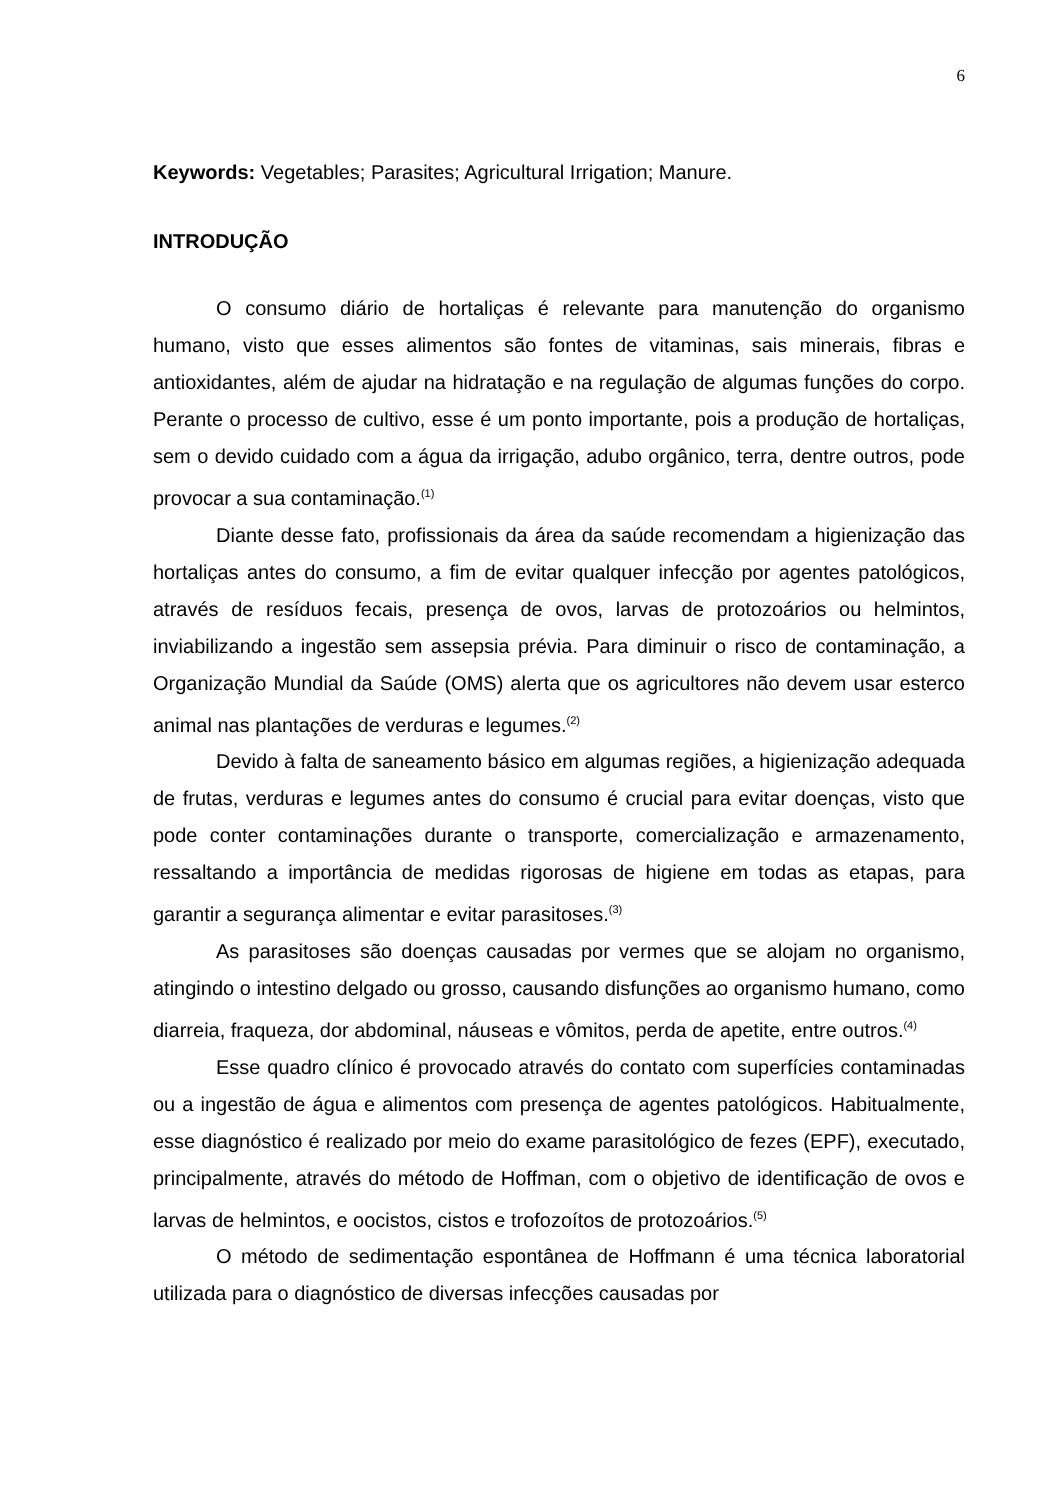6
Keywords: Vegetables; Parasites; Agricultural Irrigation; Manure.
INTRODUÇÃO
O consumo diário de hortaliças é relevante para manutenção do organismo humano, visto que esses alimentos são fontes de vitaminas, sais minerais, fibras e antioxidantes, além de ajudar na hidratação e na regulação de algumas funções do corpo. Perante o processo de cultivo, esse é um ponto importante, pois a produção de hortaliças, sem o devido cuidado com a água da irrigação, adubo orgânico, terra, dentre outros, pode provocar a sua contaminação.<sup>(1)</sup>
Diante desse fato, profissionais da área da saúde recomendam a higienização das hortaliças antes do consumo, a fim de evitar qualquer infecção por agentes patológicos, através de resíduos fecais, presença de ovos, larvas de protozoários ou helmintos, inviabilizando a ingestão sem assepsia prévia. Para diminuir o risco de contaminação, a Organização Mundial da Saúde (OMS) alerta que os agricultores não devem usar esterco animal nas plantações de verduras e legumes.<sup>(2)</sup>
Devido à falta de saneamento básico em algumas regiões, a higienização adequada de frutas, verduras e legumes antes do consumo é crucial para evitar doenças, visto que pode conter contaminações durante o transporte, comercialização e armazenamento, ressaltando a importância de medidas rigorosas de higiene em todas as etapas, para garantir a segurança alimentar e evitar parasitoses.<sup>(3)</sup>
As parasitoses são doenças causadas por vermes que se alojam no organismo, atingindo o intestino delgado ou grosso, causando disfunções ao organismo humano, como diarreia, fraqueza, dor abdominal, náuseas e vômitos, perda de apetite, entre outros.<sup>(4)</sup>
Esse quadro clínico é provocado através do contato com superfícies contaminadas ou a ingestão de água e alimentos com presença de agentes patológicos. Habitualmente, esse diagnóstico é realizado por meio do exame parasitológico de fezes (EPF), executado, principalmente, através do método de Hoffman, com o objetivo de identificação de ovos e larvas de helmintos, e oocistos, cistos e trofozoítos de protozoários.<sup>(5)</sup>
O método de sedimentação espontânea de Hoffmann é uma técnica laboratorial utilizada para o diagnóstico de diversas infecções causadas por